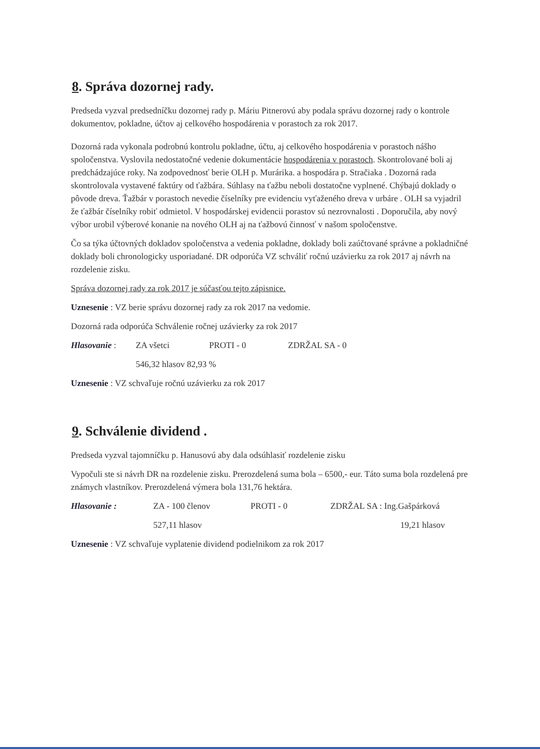8. Správa dozornej rady.
Predseda vyzval predsedníčku dozornej rady p. Máriu Pitnerovú aby podala správu dozornej rady o kontrole dokumentov, pokladne, účtov aj celkového hospodárenia v porastoch za rok 2017.
Dozorná rada vykonala podrobnú kontrolu pokladne, účtu, aj celkového hospodárenia v porastoch nášho spoločenstva. Vyslovila nedostatočné vedenie dokumentácie hospodárenia v porastoch. Skontrolované boli aj predchádzajúce roky. Na zodpovednosť berie OLH p. Murárika. a hospodára p. Stračiaka . Dozorná rada skontrolovala vystavené faktúry od ťažbára. Súhlasy na ťažbu neboli dostatočne vyplnené. Chýbajú doklady o pôvode dreva. Ťažbár v porastoch nevedie číselníky pre evidenciu vyťaženého dreva v urbáre . OLH sa vyjadril že ťažbár číselníky robiť odmietol. V hospodárskej evidencii porastov sú nezrovnalosti . Doporučila, aby nový výbor urobil výberové konanie na nového OLH aj na ťažbovú činnosť v našom spoločenstve.
Čo sa týka účtovných dokladov spoločenstva a vedenia pokladne, doklady boli zaúčtované správne a pokladničné doklady boli chronologicky usporiadané. DR odporúča VZ schváliť ročnú uzávierku za rok 2017 aj návrh na rozdelenie zisku.
Správa dozornej rady za rok 2017 je súčasťou tejto zápisnice.
Uznesenie : VZ berie správu dozornej rady za rok 2017 na vedomie.
Dozorná rada odporúča Schválenie ročnej uzávierky za rok 2017
Hlasovanie : ZA všetci PROTI - 0 ZDRŽAL SA - 0
546,32 hlasov 82,93 %
Uznesenie : VZ schvaľuje ročnú uzávierku za rok 2017
9. Schválenie dividend .
Predseda vyzval tajomníčku p. Hanusovú aby dala odsúhlasiť rozdelenie zisku
Vypočuli ste si návrh DR na rozdelenie zisku. Prerozdelená suma bola – 6500,- eur. Táto suma bola rozdelená pre známych vlastníkov. Prerozdelená výmera bola 131,76 hektára.
Hlasovanie : ZA - 100 členov PROTI - 0 ZDRŽAL SA : Ing.Gašpárková
527,11 hlasov 19,21 hlasov
Uznesenie : VZ schvaľuje vyplatenie dividend podielnikom za rok 2017